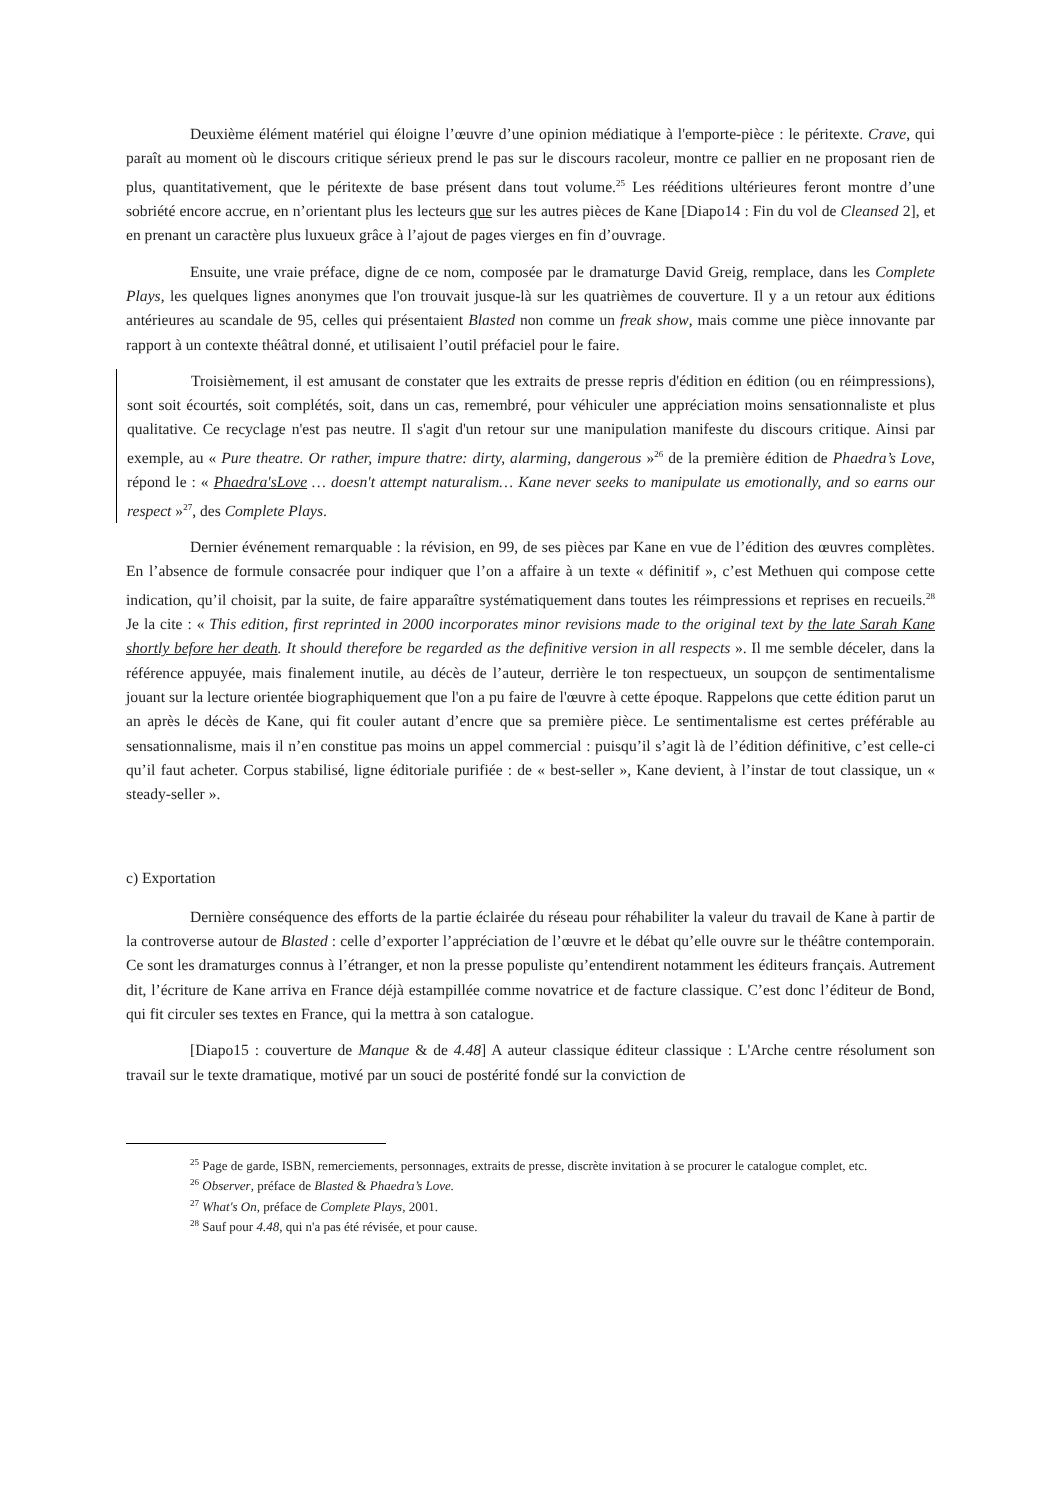Deuxième élément matériel qui éloigne l’œuvre d’une opinion médiatique à l'emporte-pièce : le péritexte. Crave, qui paraît au moment où le discours critique sérieux prend le pas sur le discours racoleur, montre ce pallier en ne proposant rien de plus, quantitativement, que le péritexte de base présent dans tout volume.<sup>25</sup> Les rééditions ultérieures feront montre d’une sobriété encore accrue, en n’orientant plus les lecteurs que sur les autres pièces de Kane [Diapo14 : Fin du vol de Cleansed 2], et en prenant un caractère plus luxueux grâce à l’ajout de pages vierges en fin d’ouvrage.
Ensuite, une vraie préface, digne de ce nom, composée par le dramaturge David Greig, remplace, dans les Complete Plays, les quelques lignes anonymes que l'on trouvait jusque-là sur les quatrièmes de couverture. Il y a un retour aux éditions antérieures au scandale de 95, celles qui présentaient Blasted non comme un freak show, mais comme une pièce innovante par rapport à un contexte théâtral donné, et utilisaient l’outil préfaciel pour le faire.
Troisièmement, il est amusant de constater que les extraits de presse repris d'édition en édition (ou en réimpressions), sont soit écourtés, soit complétés, soit, dans un cas, remembré, pour véhiculer une appréciation moins sensationnaliste et plus qualitative. Ce recyclage n'est pas neutre. Il s'agit d'un retour sur une manipulation manifeste du discours critique. Ainsi par exemple, au « Pure theatre. Or rather, impure thatre: dirty, alarming, dangerous »<sup>26</sup> de la première édition de Phaedra’s Love, répond le : « Phaedra'sLove … doesn't attempt naturalism… Kane never seeks to manipulate us emotionally, and so earns our respect »<sup>27</sup>, des Complete Plays.
Dernier événement remarquable : la révision, en 99, de ses pièces par Kane en vue de l’édition des œuvres complètes. En l’absence de formule consacrée pour indiquer que l’on a affaire à un texte « définitif », c’est Methuen qui compose cette indication, qu’il choisit, par la suite, de faire apparaître systématiquement dans toutes les réimpressions et reprises en recueils.<sup>28</sup> Je la cite : « This edition, first reprinted in 2000 incorporates minor revisions made to the original text by the late Sarah Kane shortly before her death. It should therefore be regarded as the definitive version in all respects ». Il me semble déceler, dans la référence appuyée, mais finalement inutile, au décès de l’auteur, derrière le ton respectueux, un soupçon de sentimentalisme jouant sur la lecture orientée biographiquement que l'on a pu faire de l'œuvre à cette époque. Rappelons que cette édition parut un an après le décès de Kane, qui fit couler autant d’encre que sa première pièce. Le sentimentalisme est certes préférable au sensationnalisme, mais il n’en constitue pas moins un appel commercial : puisqu’il s’agit là de l’édition définitive, c’est celle-ci qu’il faut acheter. Corpus stabilisé, ligne éditoriale purifiée : de « best-seller », Kane devient, à l’instar de tout classique, un « steady-seller ».
c) Exportation
Dernière conséquence des efforts de la partie éclairée du réseau pour réhabiliter la valeur du travail de Kane à partir de la controverse autour de Blasted : celle d’exporter l’appréciation de l’œuvre et le débat qu’elle ouvre sur le théâtre contemporain. Ce sont les dramaturges connus à l’étranger, et non la presse populiste qu’entendirent notamment les éditeurs français. Autrement dit, l’écriture de Kane arriva en France déjà estampillée comme novatrice et de facture classique. C’est donc l’éditeur de Bond, qui fit circuler ses textes en France, qui la mettra à son catalogue.
[Diapo15 : couverture de Manque & de 4.48] A auteur classique éditeur classique : L'Arche centre résolument son travail sur le texte dramatique, motivé par un souci de postérité fondé sur la conviction de
<sup>25</sup> Page de garde, ISBN, remerciements, personnages, extraits de presse, discrète invitation à se procurer le catalogue complet, etc.
<sup>26</sup> Observer, préface de Blasted & Phaedra’s Love.
<sup>27</sup> What's On, préface de Complete Plays, 2001.
<sup>28</sup> Sauf pour 4.48, qui n'a pas été révisée, et pour cause.